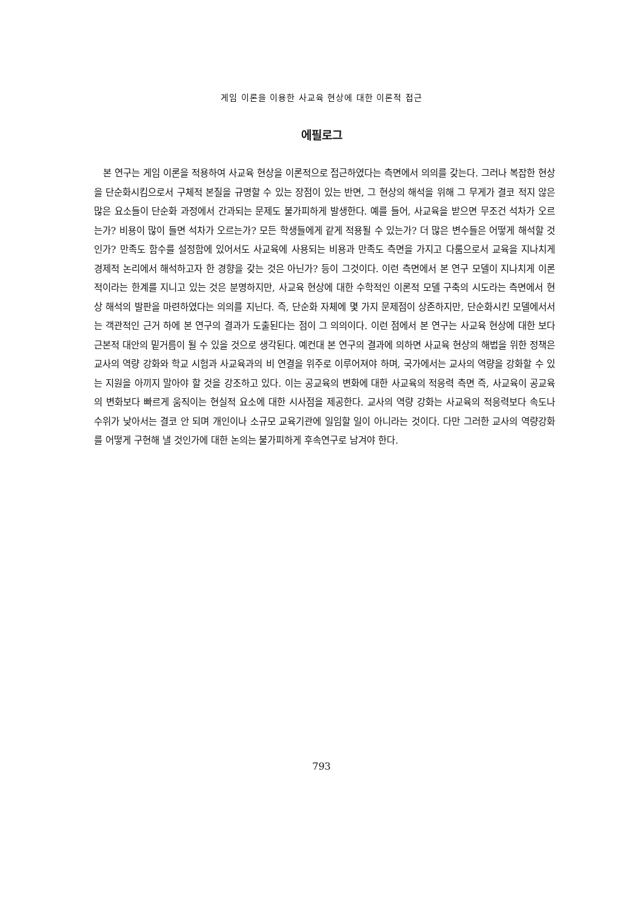게임 이론을 이용한 사교육 현상에 대한 이론적 접근
에필로그
본 연구는 게임 이론을 적용하여 사교육 현상을 이론적으로 접근하였다는 측면에서 의의를 갖는다. 그러나 복잡한 현상을 단순화시킴으로서 구체적 본질을 규명할 수 있는 장점이 있는 반면, 그 현상의 해석을 위해 그 무게가 결코 적지 않은 많은 요소들이 단순화 과정에서 간과되는 문제도 불가피하게 발생한다. 예를 들어, 사교육을 받으면 무조건 석차가 오르는가? 비용이 많이 들면 석차가 오르는가? 모든 학생들에게 같게 적용될 수 있는가? 더 많은 변수들은 어떻게 해석할 것인가? 만족도 함수를 설정함에 있어서도 사교육에 사용되는 비용과 만족도 측면을 가지고 다룸으로서 교육을 지나치게 경제적 논리에서 해석하고자 한 경향을 갖는 것은 아닌가? 등이 그것이다. 이런 측면에서 본 연구 모델이 지나치게 이론적이라는 한계를 지니고 있는 것은 분명하지만, 사교육 현상에 대한 수학적인 이론적 모델 구축의 시도라는 측면에서 현상 해석의 발판을 마련하였다는 의의를 지닌다. 즉, 단순화 자체에 몇 가지 문제점이 상존하지만, 단순화시킨 모델에서서는 객관적인 근거 하에 본 연구의 결과가 도출된다는 점이 그 의의이다. 이런 점에서 본 연구는 사교육 현상에 대한 보다 근본적 대안의 밑거름이 될 수 있을 것으로 생각된다. 예컨대 본 연구의 결과에 의하면 사교육 현상의 해법을 위한 정책은 교사의 역량 강화와 학교 시험과 사교육과의 비 연결을 위주로 이루어져야 하며, 국가에서는 교사의 역량을 강화할 수 있는 지원을 아끼지 말아야 할 것을 강조하고 있다. 이는 공교육의 변화에 대한 사교육의 적응력 측면 즉, 사교육이 공교육의 변화보다 빠르게 움직이는 현실적 요소에 대한 시사점을 제공한다. 교사의 역량 강화는 사교육의 적응력보다 속도나 수위가 낮아서는 결코 안 되며 개인이나 소규모 교육기관에 일임할 일이 아니라는 것이다. 다만 그러한 교사의 역량강화를 어떻게 구현해 낼 것인가에 대한 논의는 불가피하게 후속연구로 남겨야 한다.
793